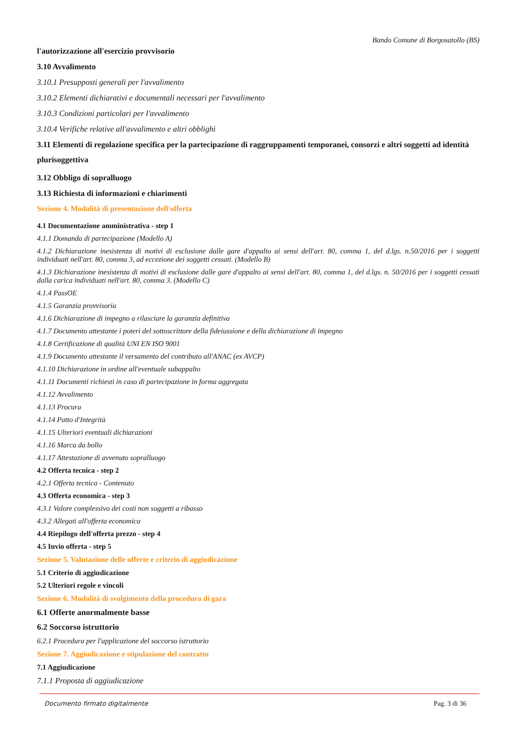Bando Comune di Borgosatollo (BS)
l'autorizzazione all'esercizio provvisorio
3.10 Avvalimento
3.10.1 Presupposti generali per l'avvalimento
3.10.2 Elementi dichiarativi e documentali necessari per l'avvalimento
3.10.3 Condizioni particolari per l'avvalimento
3.10.4 Verifiche relative all'avvalimento e altri obblighi
3.11 Elementi di regolazione specifica per la partecipazione di raggruppamenti temporanei, consorzi e altri soggetti ad identità plurisoggettiva
3.12 Obbligo di sopralluogo
3.13 Richiesta di informazioni e chiarimenti
Sezione 4. Modalità di presentazione dell'offerta
4.1 Documentazione amministrativa - step 1
4.1.1 Domanda di partecipazione (Modello A)
4.1.2 Dichiarazione inesistenza di motivi di esclusione dalle gare d'appalto ai sensi dell'art. 80, comma 1, del d.lgs. n.50/2016 per i soggetti individuati nell'art. 80, comma 3, ad eccezione dei soggetti cessati. (Modello B)
4.1.3 Dichiarazione inesistenza di motivi di esclusione dalle gare d'appalto ai sensi dell'art. 80, comma 1, del d.lgs. n. 50/2016 per i soggetti cessati dalla carica individuati nell'art. 80, comma 3. (Modello C)
4.1.4 PassOE
4.1.5 Garanzia provvisoria
4.1.6 Dichiarazione di impegno a rilasciare la garanzia definitiva
4.1.7 Documento attestante i poteri del sottoscrittore della fideiussione e della dichiarazione di impegno
4.1.8 Certificazione di qualità UNI EN ISO 9001
4.1.9 Documento attestante il versamento del contributo all'ANAC (ex AVCP)
4.1.10 Dichiarazione in ordine all'eventuale subappalto
4.1.11 Documenti richiesti in caso di partecipazione in forma aggregata
4.1.12 Avvalimento
4.1.13 Procura
4.1.14 Patto d'Integrità
4.1.15 Ulteriori eventuali dichiarazioni
4.1.16 Marca da bollo
4.1.17 Attestazione di avvenuto sopralluogo
4.2 Offerta tecnica - step 2
4.2.1 Offerta tecnica - Contenuto
4.3 Offerta economica - step 3
4.3.1 Valore complessivo dei costi non soggetti a ribasso
4.3.2 Allegati all'offerta economica
4.4 Riepilogo dell'offerta prezzo - step 4
4.5 Invio offerta - step 5
Sezione 5. Valutazione delle offerte e criterio di aggiudicazione
5.1 Criterio di aggiudicazione
5.2 Ulteriori regole e vincoli
Sezione 6. Modalità di svolgimento della procedura di gara
6.1 Offerte anormalmente basse
6.2 Soccorso istruttorio
6.2.1 Procedura per l'applicazione del soccorso istruttorio
Sezione 7. Aggiudicazione e stipulazione del contratto
7.1 Aggiudicazione
7.1.1 Proposta di aggiudicazione
Documento firmato digitalmente Pag. 3 di 36